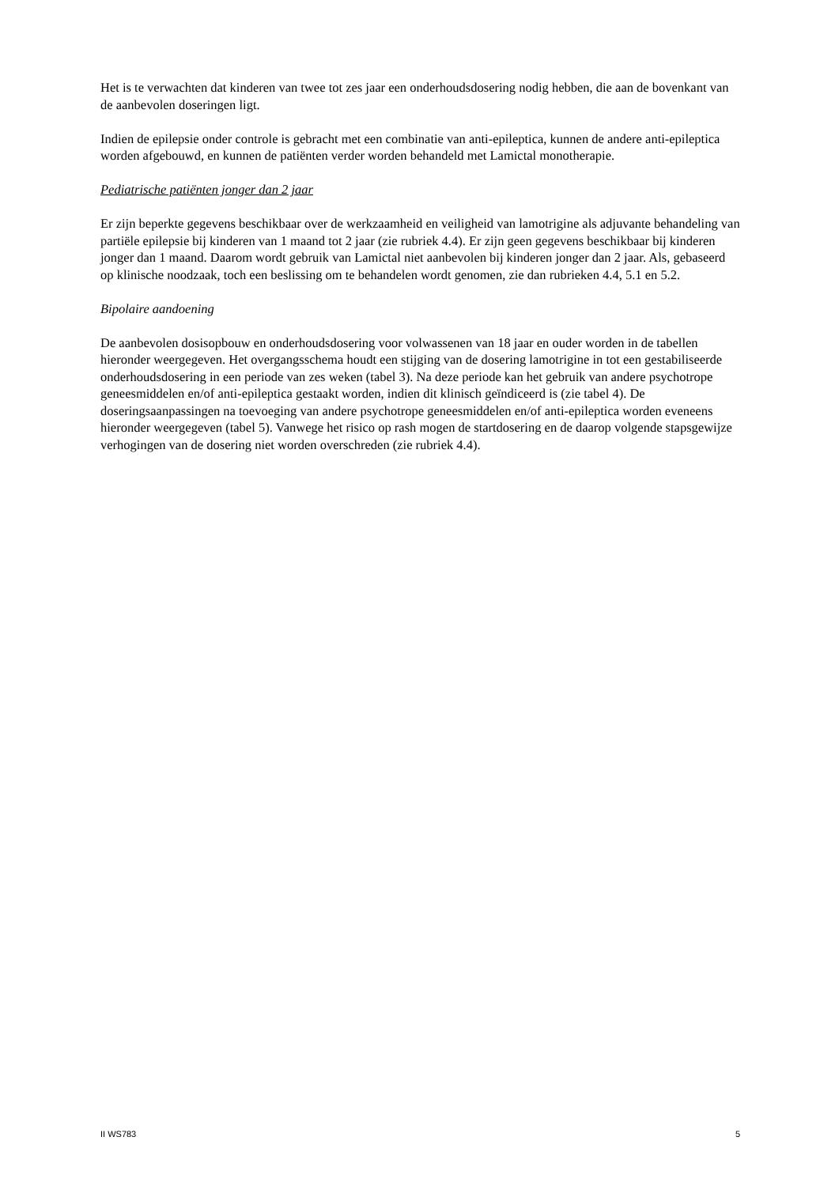Het is te verwachten dat kinderen van twee tot zes jaar een onderhoudsdosering nodig hebben, die aan de bovenkant van de aanbevolen doseringen ligt.
Indien de epilepsie onder controle is gebracht met een combinatie van anti-epileptica, kunnen de andere anti-epileptica worden afgebouwd, en kunnen de patiënten verder worden behandeld met Lamictal monotherapie.
Pediatrische patiënten jonger dan 2 jaar
Er zijn beperkte gegevens beschikbaar over de werkzaamheid en veiligheid van lamotrigine als adjuvante behandeling van partiële epilepsie bij kinderen van 1 maand tot 2 jaar (zie rubriek 4.4). Er zijn geen gegevens beschikbaar bij kinderen jonger dan 1 maand. Daarom wordt gebruik van Lamictal niet aanbevolen bij kinderen jonger dan 2 jaar. Als, gebaseerd op klinische noodzaak, toch een beslissing om te behandelen wordt genomen, zie dan rubrieken 4.4, 5.1 en 5.2.
Bipolaire aandoening
De aanbevolen dosisopbouw en onderhoudsdosering voor volwassenen van 18 jaar en ouder worden in de tabellen hieronder weergegeven. Het overgangsschema houdt een stijging van de dosering lamotrigine in tot een gestabiliseerde onderhoudsdosering in een periode van zes weken (tabel 3). Na deze periode kan het gebruik van andere psychotrope geneesmiddelen en/of anti-epileptica gestaakt worden, indien dit klinisch geïndiceerd is (zie tabel 4). De doseringsaanpassingen na toevoeging van andere psychotrope geneesmiddelen en/of anti-epileptica worden eveneens hieronder weergegeven (tabel 5). Vanwege het risico op rash mogen de startdosering en de daarop volgende stapsgewijze verhogingen van de dosering niet worden overschreden (zie rubriek 4.4).
II WS783 5